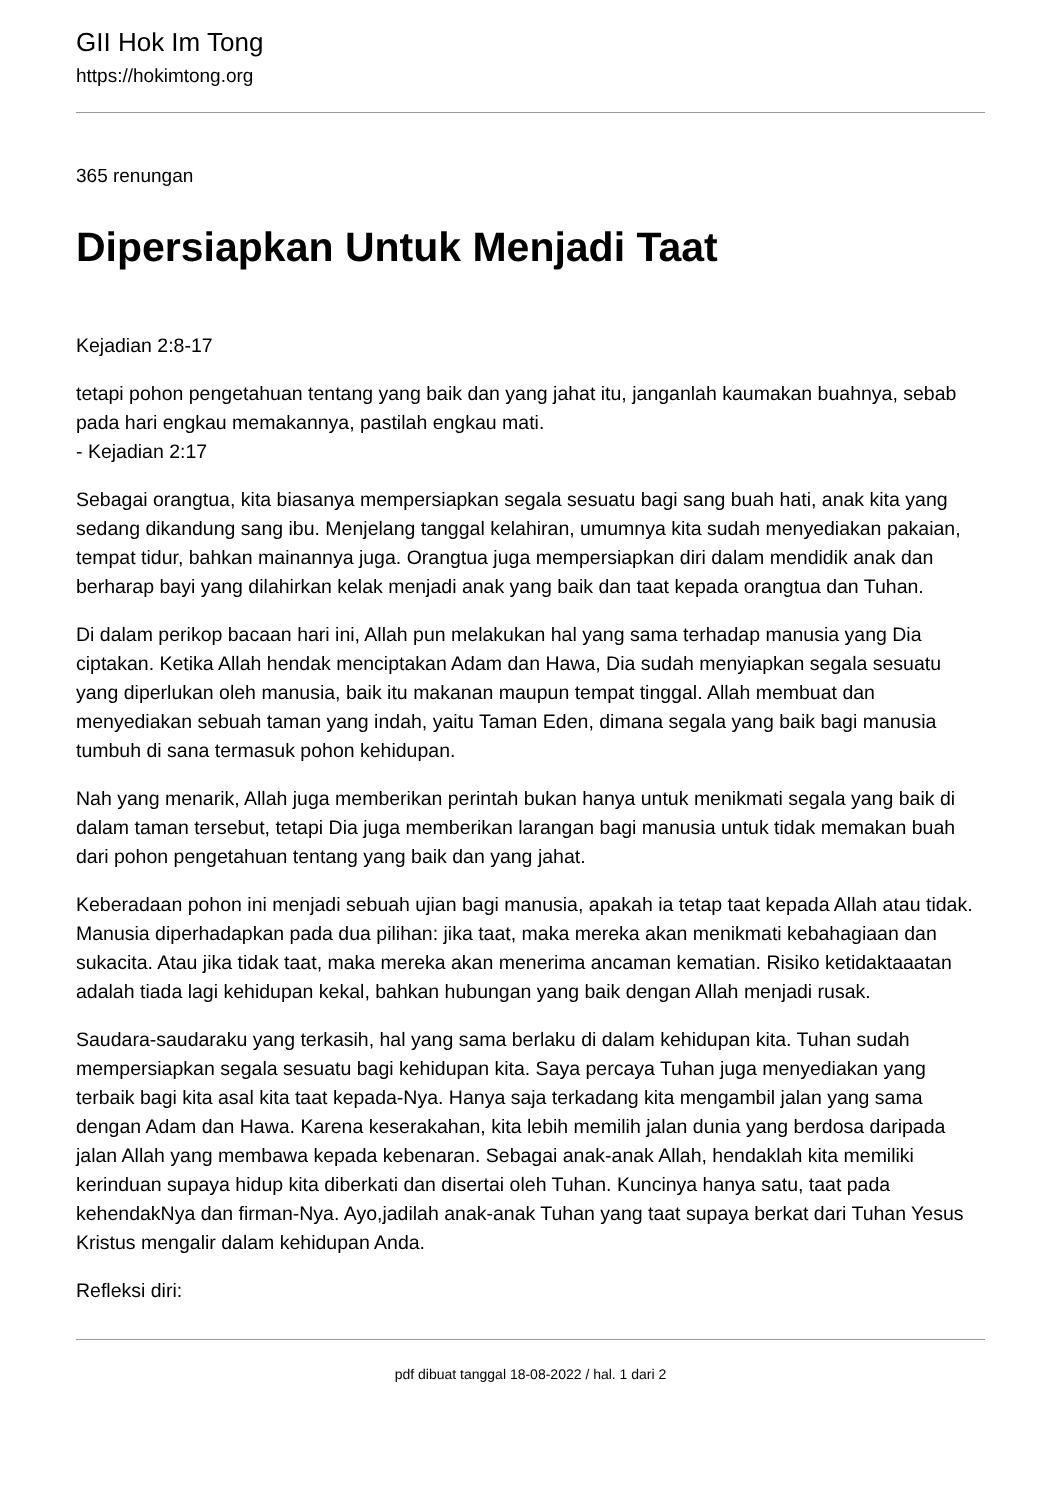GII Hok Im Tong
https://hokimtong.org
365 renungan
Dipersiapkan Untuk Menjadi Taat
Kejadian 2:8-17
tetapi pohon pengetahuan tentang yang baik dan yang jahat itu, janganlah kaumakan buahnya, sebab pada hari engkau memakannya, pastilah engkau mati.
- Kejadian 2:17
Sebagai orangtua, kita biasanya mempersiapkan segala sesuatu bagi sang buah hati, anak kita yang sedang dikandung sang ibu. Menjelang tanggal kelahiran, umumnya kita sudah menyediakan pakaian, tempat tidur, bahkan mainannya juga. Orangtua juga mempersiapkan diri dalam mendidik anak dan berharap bayi yang dilahirkan kelak menjadi anak yang baik dan taat kepada orangtua dan Tuhan.
Di dalam perikop bacaan hari ini, Allah pun melakukan hal yang sama terhadap manusia yang Dia ciptakan. Ketika Allah hendak menciptakan Adam dan Hawa, Dia sudah menyiapkan segala sesuatu yang diperlukan oleh manusia, baik itu makanan maupun tempat tinggal. Allah membuat dan menyediakan sebuah taman yang indah, yaitu Taman Eden, dimana segala yang baik bagi manusia tumbuh di sana termasuk pohon kehidupan.
Nah yang menarik, Allah juga memberikan perintah bukan hanya untuk menikmati segala yang baik di dalam taman tersebut, tetapi Dia juga memberikan larangan bagi manusia untuk tidak memakan buah dari pohon pengetahuan tentang yang baik dan yang jahat.
Keberadaan pohon ini menjadi sebuah ujian bagi manusia, apakah ia tetap taat kepada Allah atau tidak. Manusia diperhadapkan pada dua pilihan: jika taat, maka mereka akan menikmati kebahagiaan dan sukacita. Atau jika tidak taat, maka mereka akan menerima ancaman kematian. Risiko ketidaktaaatan adalah tiada lagi kehidupan kekal, bahkan hubungan yang baik dengan Allah menjadi rusak.
Saudara-saudaraku yang terkasih, hal yang sama berlaku di dalam kehidupan kita. Tuhan sudah mempersiapkan segala sesuatu bagi kehidupan kita. Saya percaya Tuhan juga menyediakan yang terbaik bagi kita asal kita taat kepada-Nya. Hanya saja terkadang kita mengambil jalan yang sama dengan Adam dan Hawa. Karena keserakahan, kita lebih memilih jalan dunia yang berdosa daripada jalan Allah yang membawa kepada kebenaran. Sebagai anak-anak Allah, hendaklah kita memiliki kerinduan supaya hidup kita diberkati dan disertai oleh Tuhan. Kuncinya hanya satu, taat pada kehendakNya dan firman-Nya. Ayo,jadilah anak-anak Tuhan yang taat supaya berkat dari Tuhan Yesus Kristus mengalir dalam kehidupan Anda.
Refleksi diri:
pdf dibuat tanggal 18-08-2022 / hal. 1 dari 2